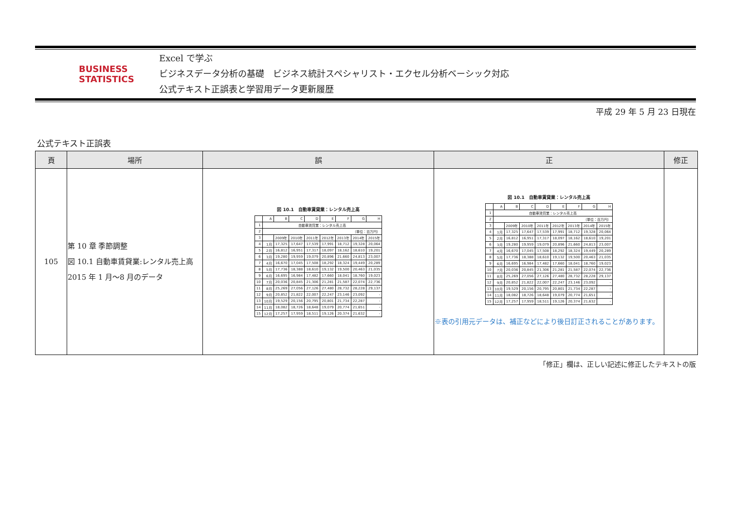BUSINESS
STATISTICS
Excel で学ぶ
ビジネスデータ分析の基礎　ビジネス統計スペシャリスト・エクセル分析ベーシック対応
公式テキスト正誤表と学習用データ更新履歴
平成 29 年 5 月 23 日現在
公式テキスト正誤表
| 頁 | 場所 | 誤 | 正 | 修正 |
| --- | --- | --- | --- | --- |
| 105 | 第 10 章 季節調整 図 10.1 自動車賃貸業:レンタル売上高 2015 年 1 月～8 月のデータ | 図 10.1 自動車賃貸業：レンタル売上高 / / A / B / C / D / E / F / G / H / / 1 / 自動車賃貸業：レンタル売上高 / / / / / / / / / 2 / （単位：百万円） / / / / / / / / / 3 / / 2009年 / 2010年 / 2011年 / 2012年 / 2013年 / 2014年 / 2015年 / / 4 / 1月 / 17,325 / 17,647 / 17,539 / 17,991 / 18,712 / 19,328 / 20,064 / / 5 / 2月 / 16,812 / 16,951 / 17,317 / 18,097 / 18,162 / 18,610 / 19,201 / / 6 / 3月 / 19,280 / 19,959 / 19,079 / 20,896 / 21,660 / 24,813 / 23,007 / / 7 / 4月 / 16,670 / 17,045 / 17,508 / 18,292 / 18,324 / 19,449 / 20,289 / / 8 / 5月 / 17,736 / 18,388 / 18,610 / 19,132 / 19,500 / 20,463 / 21,035 / / 9 / 6月 / 16,695 / 16,984 / 17,482 / 17,660 / 18,041 / 18,760 / 19,023 / / 10 / 7月 / 20,036 / 20,845 / 21,306 / 21,281 / 21,587 / 22,074 / 22,736 / / 11 / 8月 / 25,269 / 27,056 / 27,126 / 27,480 / 28,732 / 28,228 / 29,137 / / 12 / 9月 / 20,852 / 21,822 / 22,007 / 22,247 / 23,146 / 23,092 / - / / 13 / 10月 / 19,529 / 20,156 / 20,795 / 20,801 / 21,734 / 22,287 / - / / 14 / 11月 / 18,082 / 18,726 / 18,648 / 19,079 / 20,774 / 21,651 / - / / 15 / 12月 / 17,257 / 17,959 / 18,511 / 19,126 / 20,374 / 21,632 / - / | 図 10.1 自動車賃貸業：レンタル売上高 / / A / B / C / D / E / F / G / H / / 1 / 自動車賃貸業：レンタル売上高 / / / / / / / / / 2 / （単位：百万円） / / / / / / / / / 3 / / 2009年 / 2010年 / 2011年 / 2012年 / 2013年 / 2014年 / 2015年 / / 4 / 1月 / 17,325 / 17,647 / 17,539 / 17,991 / 18,712 / 19,328 / 20,064 / / 5 / 2月 / 16,812 / 16,951 / 17,317 / 18,097 / 18,162 / 18,610 / 19,201 / / 6 / 3月 / 19,280 / 19,959 / 19,079 / 20,896 / 21,660 / 24,813 / 23,007 / / 7 / 4月 / 16,670 / 17,045 / 17,508 / 18,292 / 18,324 / 19,449 / 20,289 / / 8 / 5月 / 17,736 / 18,388 / 18,610 / 19,132 / 19,500 / 20,463 / 21,035 / / 9 / 6月 / 16,695 / 16,984 / 17,482 / 17,660 / 18,041 / 18,760 / 19,023 / / 10 / 7月 / 20,036 / 20,845 / 21,306 / 21,281 / 21,587 / 22,074 / 22,736 / / 11 / 8月 / 25,269 / 27,056 / 27,126 / 27,480 / 28,732 / 28,228 / 29,137 / / 12 / 9月 / 20,852 / 21,822 / 22,007 / 22,247 / 23,146 / 23,092 / - / / 13 / 10月 / 19,529 / 20,156 / 20,795 / 20,801 / 21,734 / 22,287 / - / / 14 / 11月 / 18,082 / 18,726 / 18,648 / 19,079 / 20,774 / 21,651 / - / / 15 / 12月 / 17,257 / 17,959 / 18,511 / 19,126 / 20,374 / 21,632 / - / ※表の引用元データは、補正などにより後日訂正されることがあります。 | |
「修正」欄は、正しい記述に修正したテキストの版